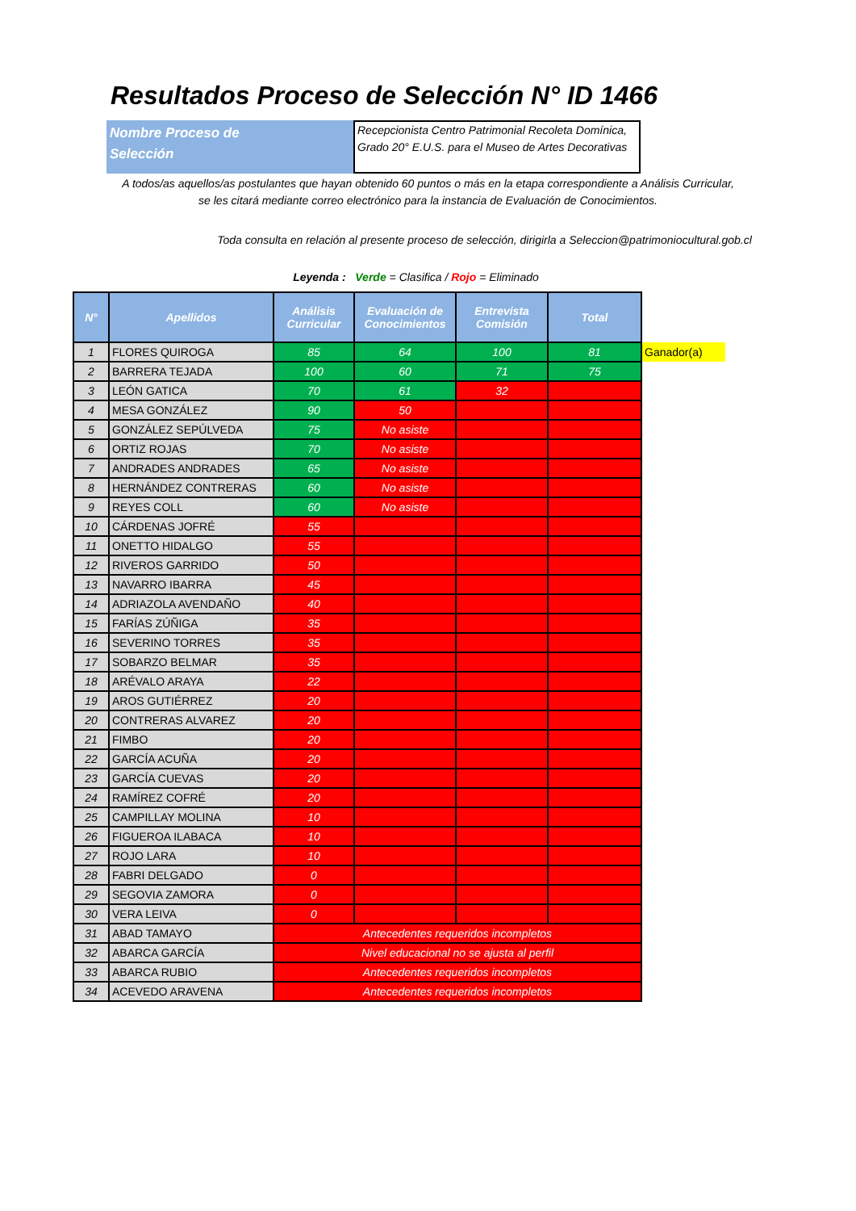Resultados Proceso de Selección N° ID 1466
Nombre Proceso de
Selección
Recepcionista Centro Patrimonial Recoleta Domínica, Grado 20° E.U.S. para el Museo de Artes Decorativas
A todos/as aquellos/as postulantes que hayan obtenido 60 puntos o más en la etapa correspondiente a Análisis Curricular,
se les citará mediante correo electrónico para la instancia de Evaluación de Conocimientos.
Toda consulta en relación al presente proceso de selección, dirigirla a Seleccion@patrimoniocultural.gob.cl
Leyenda : Verde = Clasifica / Rojo = Eliminado
| N° | Apellidos | Análisis Curricular | Evaluación de Conocimientos | Entrevista Comisión | Total | |
| --- | --- | --- | --- | --- | --- | --- |
| 1 | FLORES QUIROGA | 85 | 64 | 100 | 81 | Ganador(a) |
| 2 | BARRERA TEJADA | 100 | 60 | 71 | 75 | |
| 3 | LEÓN GATICA | 70 | 61 | 32 | | |
| 4 | MESA GONZÁLEZ | 90 | 50 | | | |
| 5 | GONZÁLEZ SEPÚLVEDA | 75 | No asiste | | | |
| 6 | ORTIZ ROJAS | 70 | No asiste | | | |
| 7 | ANDRADES ANDRADES | 65 | No asiste | | | |
| 8 | HERNÁNDEZ CONTRERAS | 60 | No asiste | | | |
| 9 | REYES COLL | 60 | No asiste | | | |
| 10 | CÁRDENAS JOFRÉ | 55 | | | | |
| 11 | ONETTO HIDALGO | 55 | | | | |
| 12 | RIVEROS GARRIDO | 50 | | | | |
| 13 | NAVARRO IBARRA | 45 | | | | |
| 14 | ADRIAZOLA AVENDAÑO | 40 | | | | |
| 15 | FARÍAS ZÚÑIGA | 35 | | | | |
| 16 | SEVERINO TORRES | 35 | | | | |
| 17 | SOBARZO BELMAR | 35 | | | | |
| 18 | ARÉVALO ARAYA | 22 | | | | |
| 19 | AROS GUTIÉRREZ | 20 | | | | |
| 20 | CONTRERAS ALVAREZ | 20 | | | | |
| 21 | FIMBO | 20 | | | | |
| 22 | GARCÍA ACUÑA | 20 | | | | |
| 23 | GARCÍA CUEVAS | 20 | | | | |
| 24 | RAMÍREZ COFRÉ | 20 | | | | |
| 25 | CAMPILLAY MOLINA | 10 | | | | |
| 26 | FIGUEROA ILABACA | 10 | | | | |
| 27 | ROJO LARA | 10 | | | | |
| 28 | FABRI DELGADO | 0 | | | | |
| 29 | SEGOVIA ZAMORA | 0 | | | | |
| 30 | VERA LEIVA | 0 | | | | |
| 31 | ABAD TAMAYO | Antecedentes requeridos incompletos | | | | |
| 32 | ABARCA GARCÍA | Nivel educacional no se ajusta al perfil | | | | |
| 33 | ABARCA RUBIO | Antecedentes requeridos incompletos | | | | |
| 34 | ACEVEDO ARAVENA | Antecedentes requeridos incompletos | | | | |